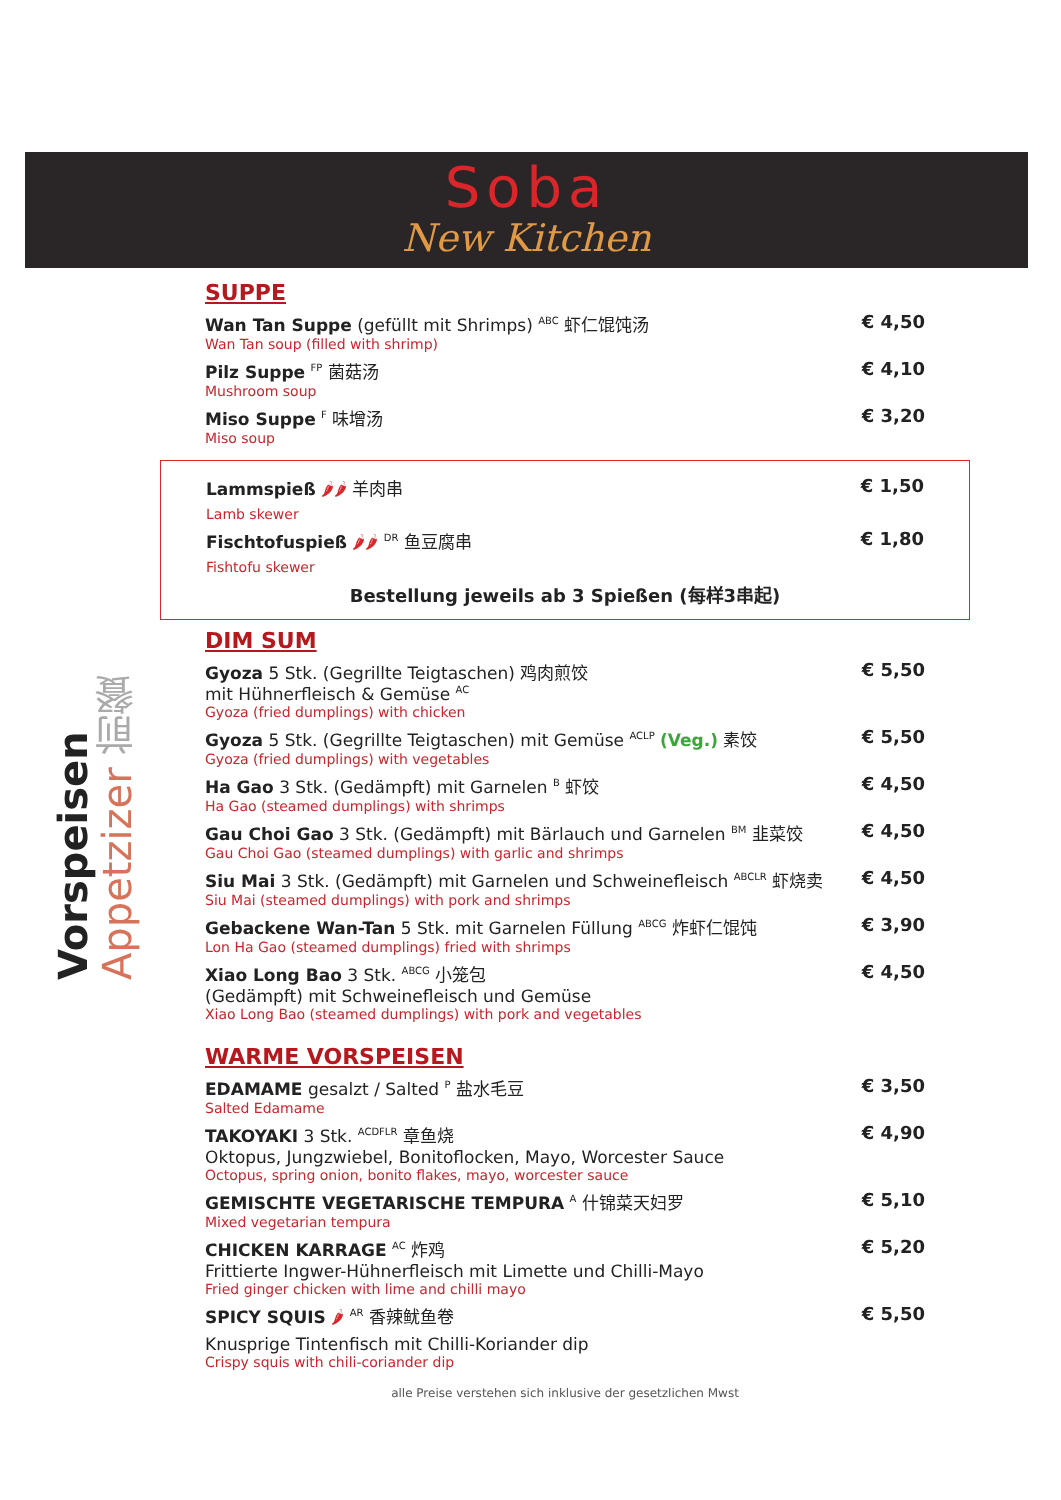Soba
New Kitchen
Vorspeisen Appetzizer 前餐
SUPPE
Wan Tan Suppe (gefüllt mit Shrimps) <sup>ABC</sup> 虾仁馄饨汤
Wan Tan soup (filled with shrimp)
€ 4,50
Pilz Suppe <sup>FP</sup> 菌菇汤
Mushroom soup
€ 4,10
Miso Suppe <sup>F</sup> 味增汤
Miso soup
€ 3,20
Lammspieß 🌶🌶 羊肉串
Lamb skewer
€ 1,50
Fischtofuspieß 🌶🌶 <sup>DR</sup> 鱼豆腐串
Fishtofu skewer
€ 1,80
Bestellung jeweils ab 3 Spießen (每样3串起)
DIM SUM
Gyoza 5 Stk. (Gegrillte Teigtaschen) 鸡肉煎饺
mit Hühnerfleisch & Gemüse <sup>AC</sup>
Gyoza (fried dumplings) with chicken
€ 5,50
Gyoza 5 Stk. (Gegrillte Teigtaschen) mit Gemüse <sup>ACLP</sup> (Veg.) 素饺
Gyoza (fried dumplings) with vegetables
€ 5,50
Ha Gao 3 Stk. (Gedämpft) mit Garnelen <sup>B</sup> 虾饺
Ha Gao (steamed dumplings) with shrimps
€ 4,50
Gau Choi Gao 3 Stk. (Gedämpft) mit Bärlauch und Garnelen <sup>BM</sup> 韭菜饺
Gau Choi Gao (steamed dumplings) with garlic and shrimps
€ 4,50
Siu Mai 3 Stk. (Gedämpft) mit Garnelen und Schweinefleisch <sup>ABCLR</sup> 虾烧卖
Siu Mai (steamed dumplings) with pork and shrimps
€ 4,50
Gebackene Wan-Tan 5 Stk. mit Garnelen Füllung <sup>ABCG</sup> 炸虾仁馄饨
Lon Ha Gao (steamed dumplings) fried with shrimps
€ 3,90
Xiao Long Bao 3 Stk. <sup>ABCG</sup> 小笼包
(Gedämpft) mit Schweinefleisch und Gemüse
Xiao Long Bao (steamed dumplings) with pork and vegetables
€ 4,50
WARME VORSPEISEN
EDAMAME gesalzt / Salted <sup>P</sup> 盐水毛豆
Salted Edamame
€ 3,50
TAKOYAKI 3 Stk. <sup>ACDFLR</sup> 章鱼烧
Oktopus, Jungzwiebel, Bonitoflocken, Mayo, Worcester Sauce
Octopus, spring onion, bonito flakes, mayo, worcester sauce
€ 4,90
GEMISCHTE VEGETARISCHE TEMPURA <sup>A</sup> 什锦菜天妇罗
Mixed vegetarian tempura
€ 5,10
CHICKEN KARRAGE <sup>AC</sup> 炸鸡
Frittierte Ingwer-Hühnerfleisch mit Limette und Chilli-Mayo
Fried ginger chicken with lime and chilli mayo
€ 5,20
SPICY SQUIS 🌶 <sup>AR</sup> 香辣鱿鱼卷
Knusprige Tintenfisch mit Chilli-Koriander dip
Crispy squis with chili-coriander dip
€ 5,50
alle Preise verstehen sich inklusive der gesetzlichen Mwst